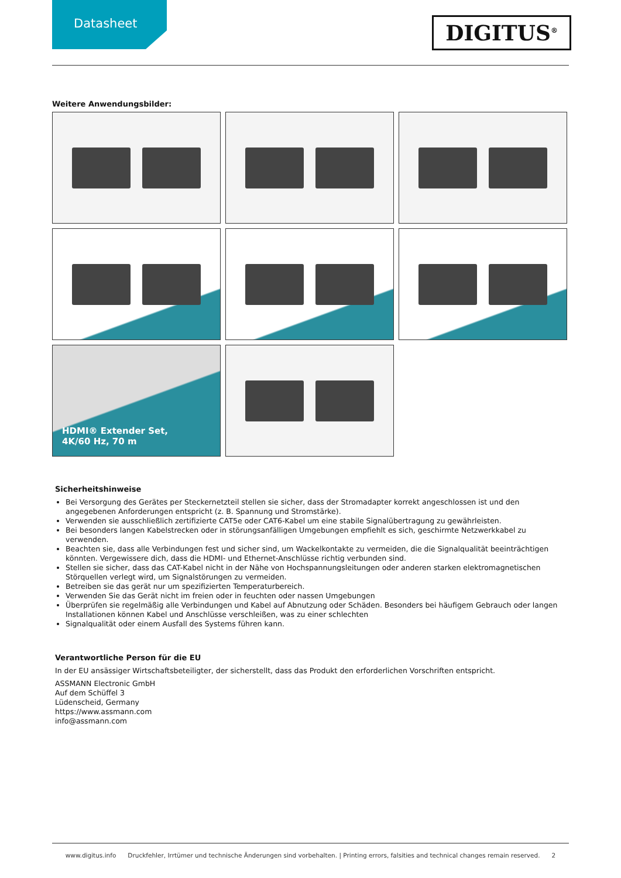Datasheet
DIGITUS<sup>®</sup>
Weitere Anwendungsbilder:
HDMI® Extender Set,
4K/60 Hz, 70 m
Sicherheitshinweise
Bei Versorgung des Gerätes per Steckernetzteil stellen sie sicher, dass der Stromadapter korrekt angeschlossen ist und den angegebenen Anforderungen entspricht (z. B. Spannung und Stromstärke).
Verwenden sie ausschließlich zertifizierte CAT5e oder CAT6-Kabel um eine stabile Signalübertragung zu gewährleisten.
Bei besonders langen Kabelstrecken oder in störungsanfälligen Umgebungen empfiehlt es sich, geschirmte Netzwerkkabel zu verwenden.
Beachten sie, dass alle Verbindungen fest und sicher sind, um Wackelkontakte zu vermeiden, die die Signalqualität beeinträchtigen könnten. Vergewissere dich, dass die HDMI- und Ethernet-Anschlüsse richtig verbunden sind.
Stellen sie sicher, dass das CAT-Kabel nicht in der Nähe von Hochspannungsleitungen oder anderen starken elektromagnetischen Störquellen verlegt wird, um Signalstörungen zu vermeiden.
Betreiben sie das gerät nur um spezifizierten Temperaturbereich.
Verwenden Sie das Gerät nicht im freien oder in feuchten oder nassen Umgebungen
Überprüfen sie regelmäßig alle Verbindungen und Kabel auf Abnutzung oder Schäden. Besonders bei häufigem Gebrauch oder langen Installationen können Kabel und Anschlüsse verschleißen, was zu einer schlechten
Signalqualität oder einem Ausfall des Systems führen kann.
Verantwortliche Person für die EU
In der EU ansässiger Wirtschaftsbeteiligter, der sicherstellt, dass das Produkt den erforderlichen Vorschriften entspricht.
ASSMANN Electronic GmbH
Auf dem Schüffel 3
Lüdenscheid, Germany
https://www.assmann.com
info@assmann.com
www.digitus.info Druckfehler, Irrtümer und technische Änderungen sind vorbehalten. | Printing errors, falsities and technical changes remain reserved. 2